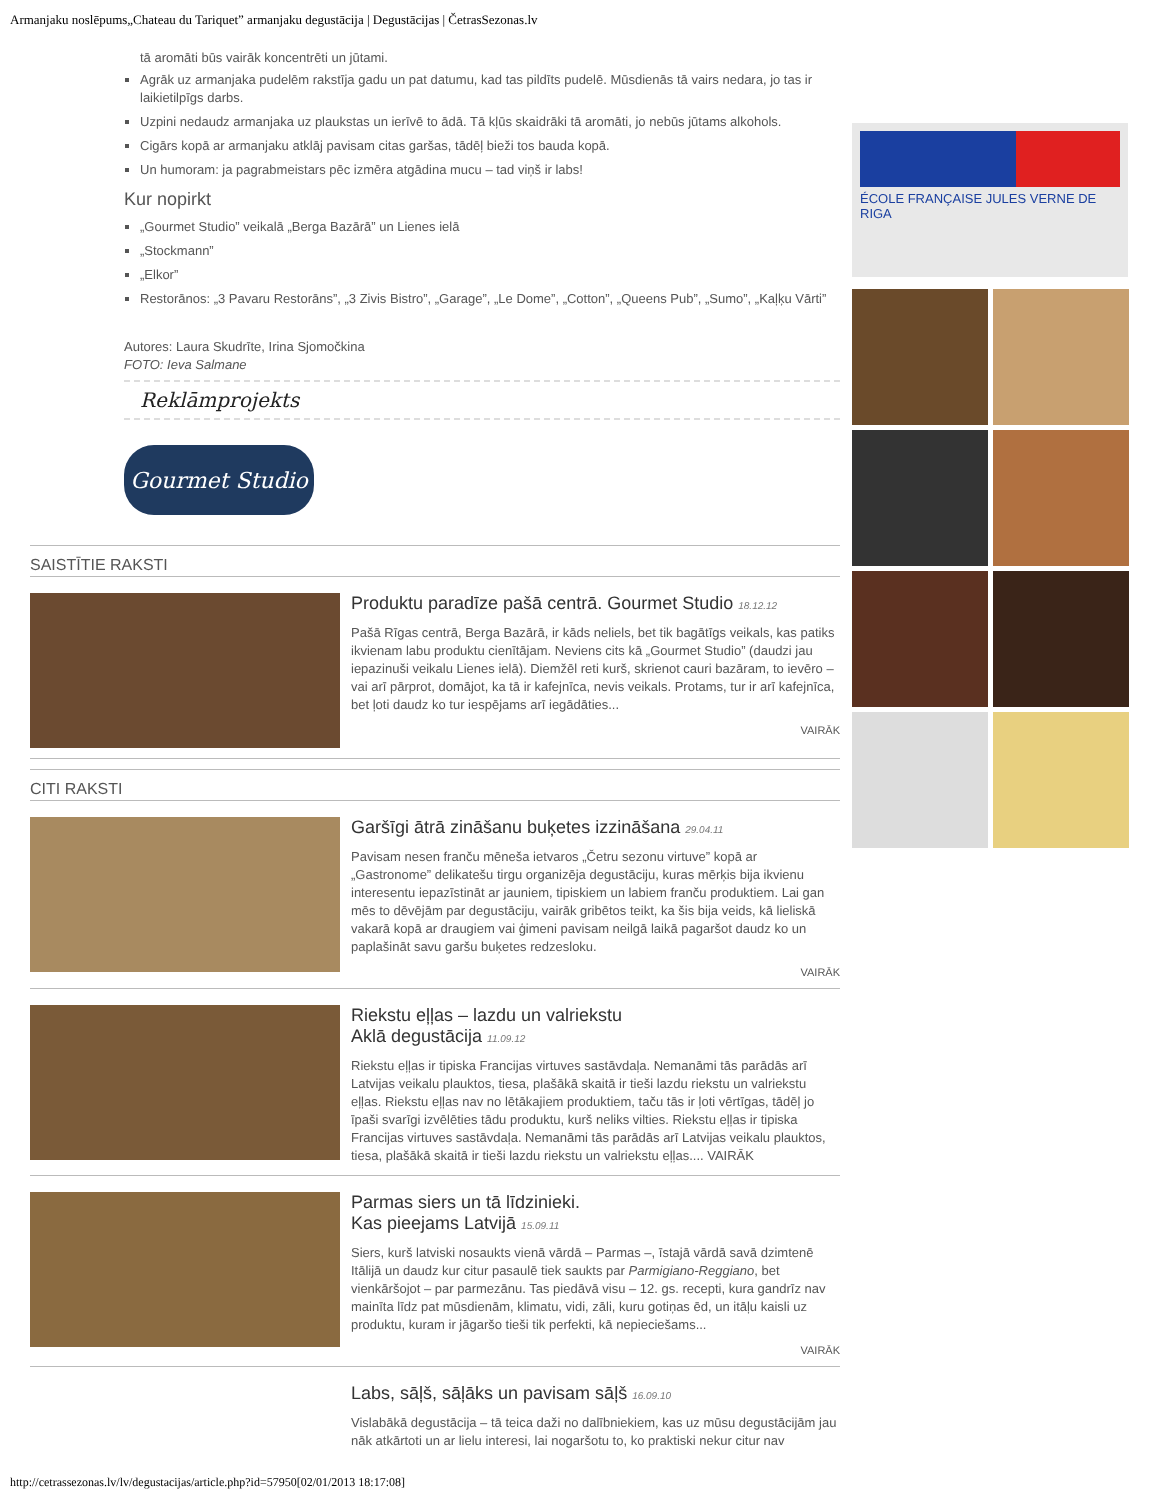Armanjaku noslēpums„Chateau du Tariquet” armanjaku degustācija | Degustācijas | ČetrasSezonas.lv
tā aromāti būs vairāk koncentrēti un jūtami.
Agrāk uz armanjaka pudelēm rakstīja gadu un pat datumu, kad tas pildīts pudelē. Mūsdienās tā vairs nedara, jo tas ir laikietilpīgs darbs.
Uzpini nedaudz armanjaka uz plaukstas un ierīvē to ādā. Tā kļūs skaidrāki tā aromāti, jo nebūs jūtams alkohols.
Cigārs kopā ar armanjaku atklāj pavisam citas garšas, tādēļ bieži tos bauda kopā.
Un humoram: ja pagrabmeistars pēc izmēra atgādina mucu – tad viņš ir labs!
Kur nopirkt
„Gourmet Studio” veikalā „Berga Bazārā” un Lienes ielā
„Stockmann”
„Elkor”
Restorānos: „3 Pavaru Restorāns”, „3 Zivis Bistro”, „Garage”, „Le Dome”, „Cotton”, „Queens Pub”, „Sumo”, „Kaļķu Vārti”
Autores: Laura Skudrīte, Irina Sjomočkina
FOTO: Ieva Salmane
Reklāmprojekts
Gourmet Studio
SAISTĪTIE RAKSTI
Produktu paradīze pašā centrā. Gourmet Studio 18.12.12
Pašā Rīgas centrā, Berga Bazārā, ir kāds neliels, bet tik bagātīgs veikals, kas patiks ikvienam labu produktu cienītājam. Neviens cits kā „Gourmet Studio” (daudzi jau iepazinuši veikalu Lienes ielā). Diemžēl reti kurš, skrienot cauri bazāram, to ievēro – vai arī pārprot, domājot, ka tā ir kafejnīca, nevis veikals. Protams, tur ir arī kafejnīca, bet ļoti daudz ko tur iespējams arī iegādāties...
VAIRĀK
CITI RAKSTI
Garšīgi ātrā zināšanu buķetes izzināšana 29.04.11
Pavisam nesen franču mēneša ietvaros „Četru sezonu virtuve” kopā ar „Gastronome” delikatešu tirgu organizēja degustāciju, kuras mērķis bija ikvienu interesentu iepazīstināt ar jauniem, tipiskiem un labiem franču produktiem. Lai gan mēs to dēvējām par degustāciju, vairāk gribētos teikt, ka šis bija veids, kā lieliskā vakarā kopā ar draugiem vai ģimeni pavisam neilgā laikā pagaršot daudz ko un paplašināt savu garšu buķetes redzesloku.
VAIRĀK
Riekstu eļļas – lazdu un valriekstu
Aklā degustācija 11.09.12
Riekstu eļļas ir tipiska Francijas virtuves sastāvdaļa. Nemanāmi tās parādās arī Latvijas veikalu plauktos, tiesa, plašākā skaitā ir tieši lazdu riekstu un valriekstu eļļas. Riekstu eļļas nav no lētākajiem produktiem, taču tās ir ļoti vērtīgas, tādēļ jo īpaši svarīgi izvēlēties tādu produktu, kurš neliks vilties. Riekstu eļļas ir tipiska Francijas virtuves sastāvdaļa. Nemanāmi tās parādās arī Latvijas veikalu plauktos, tiesa, plašākā skaitā ir tieši lazdu riekstu un valriekstu eļļas.... VAIRĀK
Parmas siers un tā līdzinieki.
Kas pieejams Latvijā 15.09.11
Siers, kurš latviski nosaukts vienā vārdā – Parmas –, īstajā vārdā savā dzimtenē Itālijā un daudz kur citur pasaulē tiek saukts par Parmigiano-Reggiano, bet vienkāršojot – par parmezānu. Tas piedāvā visu – 12. gs. recepti, kura gandrīz nav mainīta līdz pat mūsdienām, klimatu, vidi, zāli, kuru gotiņas ēd, un itāļu kaisli uz produktu, kuram ir jāgaršo tieši tik perfekti, kā nepieciešams...
VAIRĀK
Labs, sāļš, sāļāks un pavisam sāļš 16.09.10
Vislabākā degustācija – tā teica daži no dalībniekiem, kas uz mūsu degustācijām jau nāk atkārtoti un ar lielu interesi, lai nogaršotu to, ko praktiski nekur citur nav
ÉCOLE FRANÇAISE JULES VERNE DE RIGA
http://cetrassezonas.lv/lv/degustacijas/article.php?id=57950[02/01/2013 18:17:08]